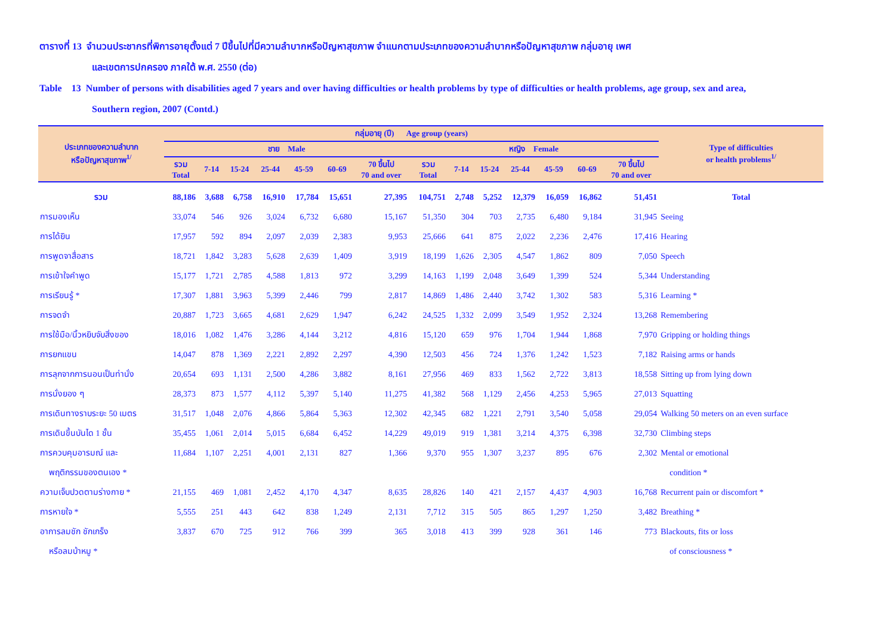ตารางที่ 13 จำนวนประชากรที่พิการอายุตั้งแต่ 7 ปีขึ้นไปที่มีความลำบากหรือปัญหาสุขภาพ จำแนกตามประเภทของความลำบากหรือปัญหาสุขภาพ กลุ่มอายุ เพศ
และเขตการปกครอง ภาคใต้ พ.ศ. 2550 (ต่อ)
Table 13 Number of persons with disabilities aged 7 years and over having difficulties or health problems by type of difficulties or health problems, age group, sex and area,
Southern region, 2007 (Contd.)
| ประเภทของความลำบาก หรือปัญหาสุขภาพ<sup>1/</sup> | กลุ่มอายุ (ปี) Age group (years) | | | | | | | | | | | | | | Type of difficulties or health problems<sup>1/</sup> |
| --- | --- | --- | --- | --- | --- | --- | --- | --- | --- | --- | --- | --- | --- | --- | --- |
| | ชาย Male | | | | | | | หญิง Female | | | | | | | |
| | รวม Total | 7-14 | 15-24 | 25-44 | 45-59 | 60-69 | 70 ขึ้นไป 70 and over | รวม Total | 7-14 | 15-24 | 25-44 | 45-59 | 60-69 | 70 ขึ้นไป 70 and over | |
| รวม | 88,186 | 3,688 | 6,758 | 16,910 | 17,784 | 15,651 | 27,395 | 104,751 | 2,748 | 5,252 | 12,379 | 16,059 | 16,862 | 51,451 | Total |
| การมองเห็น | 33,074 | 546 | 926 | 3,024 | 6,732 | 6,680 | 15,167 | 51,350 | 304 | 703 | 2,735 | 6,480 | 9,184 | 31,945 | Seeing |
| การได้ยิน | 17,957 | 592 | 894 | 2,097 | 2,039 | 2,383 | 9,953 | 25,666 | 641 | 875 | 2,022 | 2,236 | 2,476 | 17,416 | Hearing |
| การพูดจาสื่อสาร | 18,721 | 1,842 | 3,283 | 5,628 | 2,639 | 1,409 | 3,919 | 18,199 | 1,626 | 2,305 | 4,547 | 1,862 | 809 | 7,050 | Speech |
| การเข้าใจคำพูด | 15,177 | 1,721 | 2,785 | 4,588 | 1,813 | 972 | 3,299 | 14,163 | 1,199 | 2,048 | 3,649 | 1,399 | 524 | 5,344 | Understanding |
| การเรียนรู้ * | 17,307 | 1,881 | 3,963 | 5,399 | 2,446 | 799 | 2,817 | 14,869 | 1,486 | 2,440 | 3,742 | 1,302 | 583 | 5,316 | Learning * |
| การจดจำ | 20,887 | 1,723 | 3,665 | 4,681 | 2,629 | 1,947 | 6,242 | 24,525 | 1,332 | 2,099 | 3,549 | 1,952 | 2,324 | 13,268 | Remembering |
| การใช้มือ/นิ้วหยิบจับสิ่งของ | 18,016 | 1,082 | 1,476 | 3,286 | 4,144 | 3,212 | 4,816 | 15,120 | 659 | 976 | 1,704 | 1,944 | 1,868 | 7,970 | Gripping or holding things |
| การยกแขน | 14,047 | 878 | 1,369 | 2,221 | 2,892 | 2,297 | 4,390 | 12,503 | 456 | 724 | 1,376 | 1,242 | 1,523 | 7,182 | Raising arms or hands |
| การลุกจากการนอนเป็นท่านั่ง | 20,654 | 693 | 1,131 | 2,500 | 4,286 | 3,882 | 8,161 | 27,956 | 469 | 833 | 1,562 | 2,722 | 3,813 | 18,558 | Sitting up from lying down |
| การนั่งยอง ๆ | 28,373 | 873 | 1,577 | 4,112 | 5,397 | 5,140 | 11,275 | 41,382 | 568 | 1,129 | 2,456 | 4,253 | 5,965 | 27,013 | Squatting |
| การเดินทางราบระยะ 50 เมตร | 31,517 | 1,048 | 2,076 | 4,866 | 5,864 | 5,363 | 12,302 | 42,345 | 682 | 1,221 | 2,791 | 3,540 | 5,058 | 29,054 | Walking 50 meters on an even surface |
| การเดินขึ้นบันได 1 ชั้น | 35,455 | 1,061 | 2,014 | 5,015 | 6,684 | 6,452 | 14,229 | 49,019 | 919 | 1,381 | 3,214 | 4,375 | 6,398 | 32,730 | Climbing steps |
| การควบคุมอารมณ์ และ | 11,684 | 1,107 | 2,251 | 4,001 | 2,131 | 827 | 1,366 | 9,370 | 955 | 1,307 | 3,237 | 895 | 676 | 2,302 | Mental or emotional |
| พฤติกรรมของตนเอง * | | | | | | | | | | | | | | | condition * |
| ความเจ็บปวดตามร่างกาย * | 21,155 | 469 | 1,081 | 2,452 | 4,170 | 4,347 | 8,635 | 28,826 | 140 | 421 | 2,157 | 4,437 | 4,903 | 16,768 | Recurrent pain or discomfort * |
| การหายใจ * | 5,555 | 251 | 443 | 642 | 838 | 1,249 | 2,131 | 7,712 | 315 | 505 | 865 | 1,297 | 1,250 | 3,482 | Breathing * |
| อาการลมชัก ชักเกร็ง | 3,837 | 670 | 725 | 912 | 766 | 399 | 365 | 3,018 | 413 | 399 | 928 | 361 | 146 | 773 | Blackouts, fits or loss |
| หรือลมบ้าหมู * | | | | | | | | | | | | | | | of consciousness * |